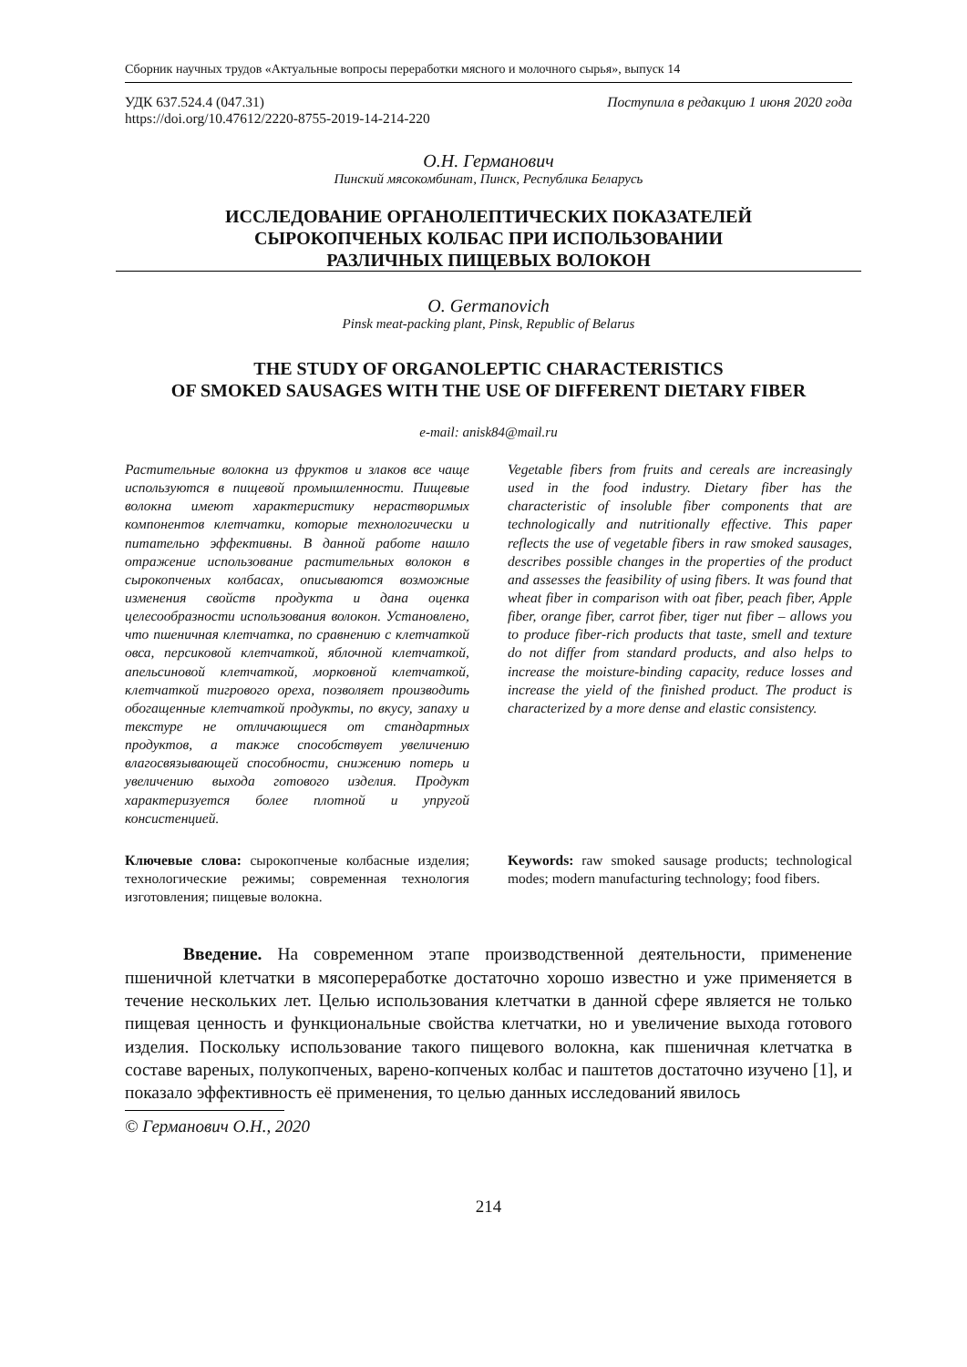Сборник научных трудов «Актуальные вопросы переработки мясного и молочного сырья», выпуск 14
УДК 637.524.4 (047.31)
https://doi.org/10.47612/2220-8755-2019-14-214-220
Поступила в редакцию 1 июня 2020 года
О.Н. Германович
Пинский мясокомбинат, Пинск, Республика Беларусь
ИССЛЕДОВАНИЕ ОРГАНОЛЕПТИЧЕСКИХ ПОКАЗАТЕЛЕЙ
СЫРОКОПЧЕНЫХ КОЛБАС ПРИ ИСПОЛЬЗОВАНИИ
РАЗЛИЧНЫХ ПИЩЕВЫХ ВОЛОКОН
O. Germanovich
Pinsk meat-packing plant, Pinsk, Republic of Belarus
THE STUDY OF ORGANOLEPTIC CHARACTERISTICS
OF SMOKED SAUSAGES WITH THE USE OF DIFFERENT DIETARY FIBER
e-mail: anisk84@mail.ru
Растительные волокна из фруктов и злаков все чаще используются в пищевой промышленности. Пищевые волокна имеют характеристику нерастворимых компонентов клетчатки, которые технологически и питательно эффективны. В данной работе нашло отражение использование растительных волокон в сырокопченых колбасах, описываются возможные изменения свойств продукта и дана оценка целесообразности использования волокон. Установлено, что пшеничная клетчатка, по сравнению с клетчаткой овса, персиковой клетчаткой, яблочной клетчаткой, апельсиновой клетчаткой, морковной клетчаткой, клетчаткой тигрового ореха, позволяет производить обогащенные клетчаткой продукты, по вкусу, запаху и текстуре не отличающиеся от стандартных продуктов, а также способствует увеличению влагосвязывающей способности, снижению потерь и увеличению выхода готового изделия. Продукт характеризуется более плотной и упругой консистенцией.
Vegetable fibers from fruits and cereals are increasingly used in the food industry. Dietary fiber has the characteristic of insoluble fiber components that are technologically and nutritionally effective. This paper reflects the use of vegetable fibers in raw smoked sausages, describes possible changes in the properties of the product and assesses the feasibility of using fibers. It was found that wheat fiber in comparison with oat fiber, peach fiber, Apple fiber, orange fiber, carrot fiber, tiger nut fiber – allows you to produce fiber-rich products that taste, smell and texture do not differ from standard products, and also helps to increase the moisture-binding capacity, reduce losses and increase the yield of the finished product. The product is characterized by a more dense and elastic consistency.
Ключевые слова: сырокопченые колбасные изделия; технологические режимы; современная технология изготовления; пищевые волокна.
Keywords: raw smoked sausage products; technological modes; modern manufacturing technology; food fibers.
Введение. На современном этапе производственной деятельности, применение пшеничной клетчатки в мясопереработке достаточно хорошо известно и уже применяется в течение нескольких лет. Целью использования клетчатки в данной сфере является не только пищевая ценность и функциональные свойства клетчатки, но и увеличение выхода готового изделия. Поскольку использование такого пищевого волокна, как пшеничная клетчатка в составе вареных, полукопченых, варено-копченых колбас и паштетов достаточно изучено [1], и показало эффективность её применения, то целью данных исследований явилось
© Германович О.Н., 2020
214